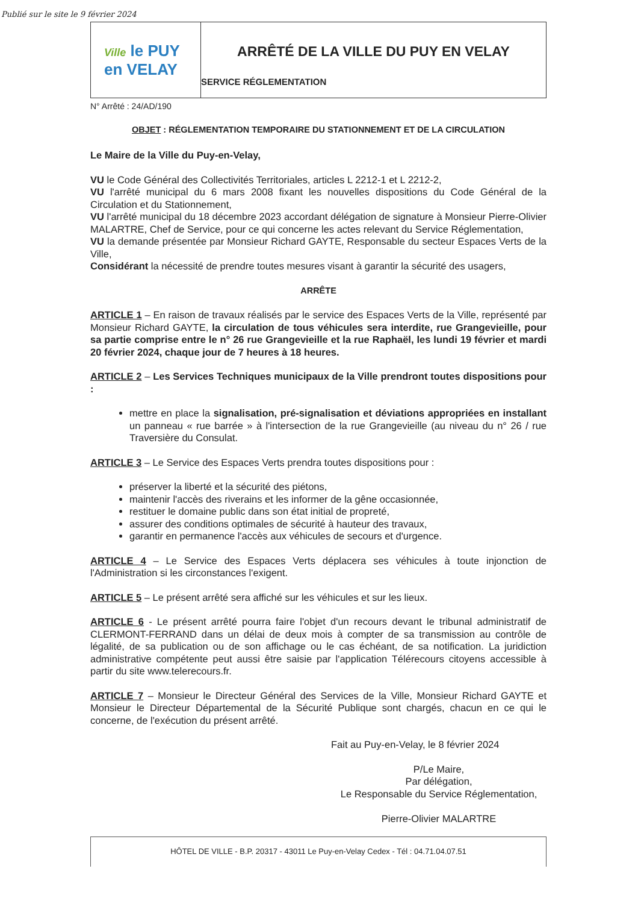Publié sur le site le 9 février 2024
Ville le PUY
en VELAY
ARRÊTÉ DE LA VILLE DU PUY EN VELAY
SERVICE RÉGLEMENTATION
N° Arrêté : 24/AD/190
OBJET : RÉGLEMENTATION TEMPORAIRE DU STATIONNEMENT ET DE LA CIRCULATION
Le Maire de la Ville du Puy-en-Velay,
VU le Code Général des Collectivités Territoriales, articles L 2212-1 et L 2212-2,
VU l'arrêté municipal du 6 mars 2008 fixant les nouvelles dispositions du Code Général de la Circulation et du Stationnement,
VU l'arrêté municipal du 18 décembre 2023 accordant délégation de signature à Monsieur Pierre-Olivier MALARTRE, Chef de Service, pour ce qui concerne les actes relevant du Service Réglementation,
VU la demande présentée par Monsieur Richard GAYTE, Responsable du secteur Espaces Verts de la Ville,
Considérant la nécessité de prendre toutes mesures visant à garantir la sécurité des usagers,
ARRÊTE
ARTICLE 1 – En raison de travaux réalisés par le service des Espaces Verts de la Ville, représenté par Monsieur Richard GAYTE, la circulation de tous véhicules sera interdite, rue Grangevieille, pour sa partie comprise entre le n° 26 rue Grangevieille et la rue Raphaël, les lundi 19 février et mardi 20 février 2024, chaque jour de 7 heures à 18 heures.
ARTICLE 2 – Les Services Techniques municipaux de la Ville prendront toutes dispositions pour :
mettre en place la signalisation, pré-signalisation et déviations appropriées en installant un panneau « rue barrée » à l'intersection de la rue Grangevieille (au niveau du n° 26 / rue Traversière du Consulat.
ARTICLE 3 – Le Service des Espaces Verts prendra toutes dispositions pour :
préserver la liberté et la sécurité des piétons,
maintenir l'accès des riverains et les informer de la gêne occasionnée,
restituer le domaine public dans son état initial de propreté,
assurer des conditions optimales de sécurité à hauteur des travaux,
garantir en permanence l'accès aux véhicules de secours et d'urgence.
ARTICLE 4 – Le Service des Espaces Verts déplacera ses véhicules à toute injonction de l'Administration si les circonstances l'exigent.
ARTICLE 5 – Le présent arrêté sera affiché sur les véhicules et sur les lieux.
ARTICLE 6 - Le présent arrêté pourra faire l'objet d'un recours devant le tribunal administratif de CLERMONT-FERRAND dans un délai de deux mois à compter de sa transmission au contrôle de légalité, de sa publication ou de son affichage ou le cas échéant, de sa notification. La juridiction administrative compétente peut aussi être saisie par l'application Télérecours citoyens accessible à partir du site www.telerecours.fr.
ARTICLE 7 – Monsieur le Directeur Général des Services de la Ville, Monsieur Richard GAYTE et Monsieur le Directeur Départemental de la Sécurité Publique sont chargés, chacun en ce qui le concerne, de l'exécution du présent arrêté.
Fait au Puy-en-Velay, le 8 février 2024
P/Le Maire,
Par délégation,
Le Responsable du Service Réglementation,
Pierre-Olivier MALARTRE
HÔTEL DE VILLE - B.P. 20317 - 43011 Le Puy-en-Velay Cedex - Tél : 04.71.04.07.51